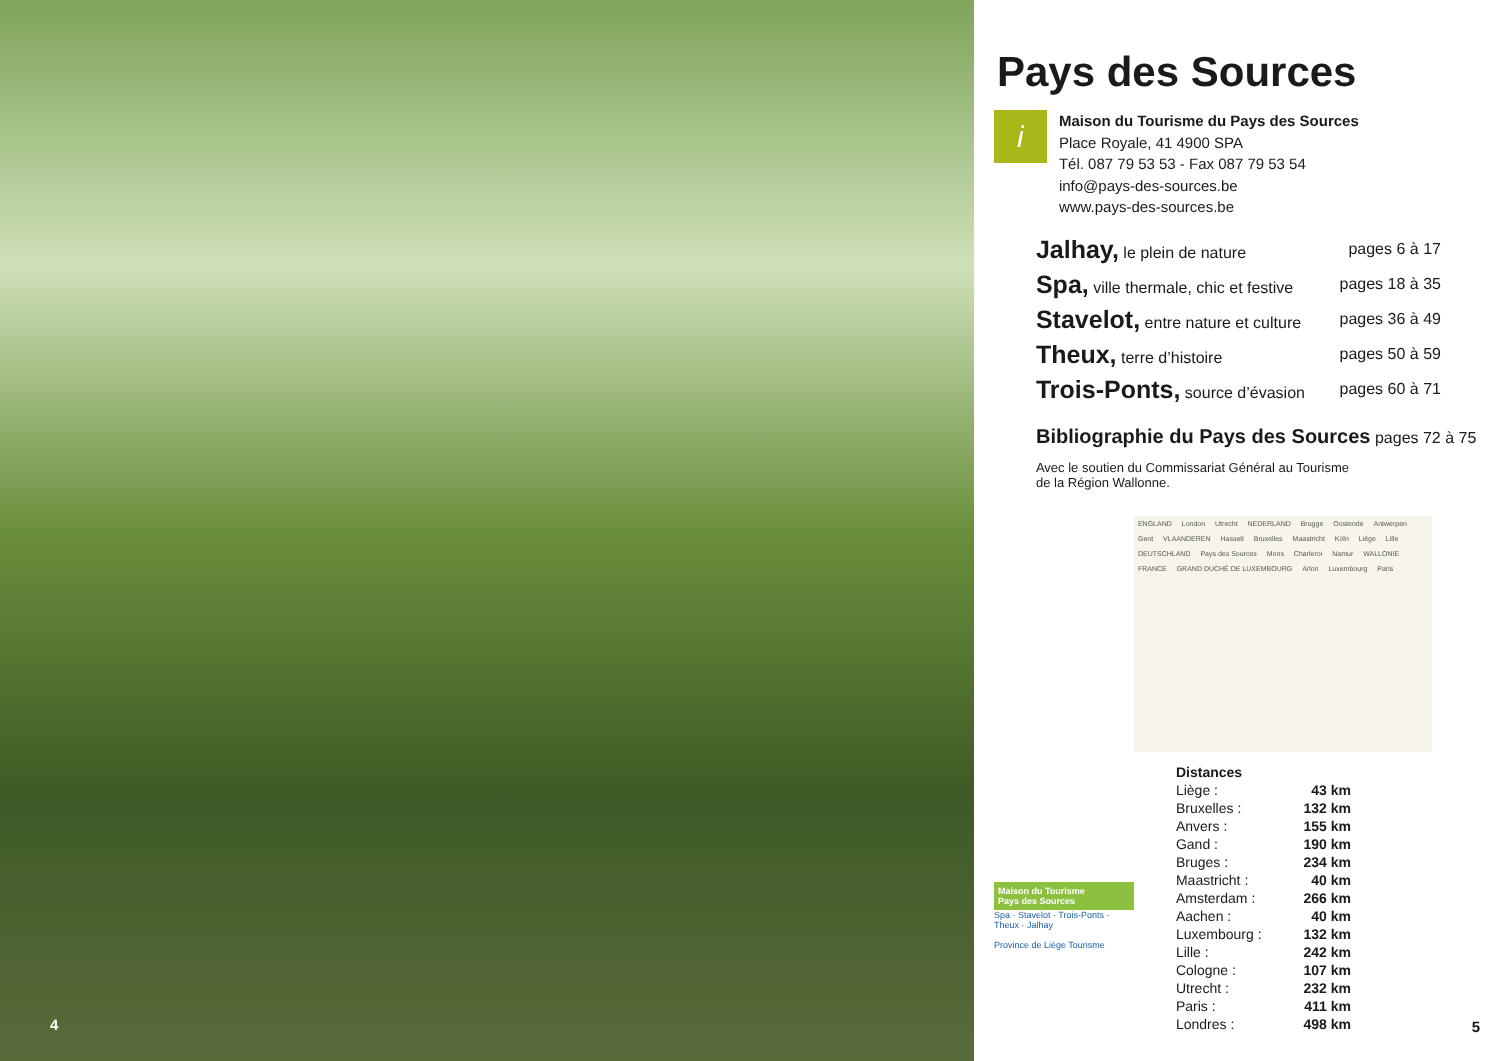4
Pays des Sources
i
Maison du Tourisme du Pays des Sources
Place Royale, 41 4900 SPA
Tél. 087 79 53 53 - Fax 087 79 53 54
info@pays-des-sources.be
www.pays-des-sources.be
| Jalhay, le plein de nature | pages 6 à 17 |
| Spa, ville thermale, chic et festive | pages 18 à 35 |
| Stavelot, entre nature et culture | pages 36 à 49 |
| Theux, terre d’histoire | pages 50 à 59 |
| Trois-Ponts, source d’évasion | pages 60 à 71 |
Bibliographie du Pays des Sources pages 72 à 75
Avec le soutien du Commissariat Général au Tourisme
de la Région Wallonne.
ENGLAND London Utrecht NEDERLAND Brugge Oostende Antwerpen Gent VLAANDEREN Hasselt Bruxelles Maastricht Köln Liège Lille DEUTSCHLAND Pays des Sources Mons Charleroi Namur WALLONIE FRANCE GRAND DUCHÉ DE LUXEMBOURG Arlon Luxembourg Paris
Maison du Tourisme
Pays des Sources
Spa · Stavelot · Trois-Ponts · Theux · Jalhay
Province de Liège Tourisme
| Distances | |
| Liège : | 43 km |
| Bruxelles : | 132 km |
| Anvers : | 155 km |
| Gand : | 190 km |
| Bruges : | 234 km |
| Maastricht : | 40 km |
| Amsterdam : | 266 km |
| Aachen : | 40 km |
| Luxembourg : | 132 km |
| Lille : | 242 km |
| Cologne : | 107 km |
| Utrecht : | 232 km |
| Paris : | 411 km |
| Londres : | 498 km |
5